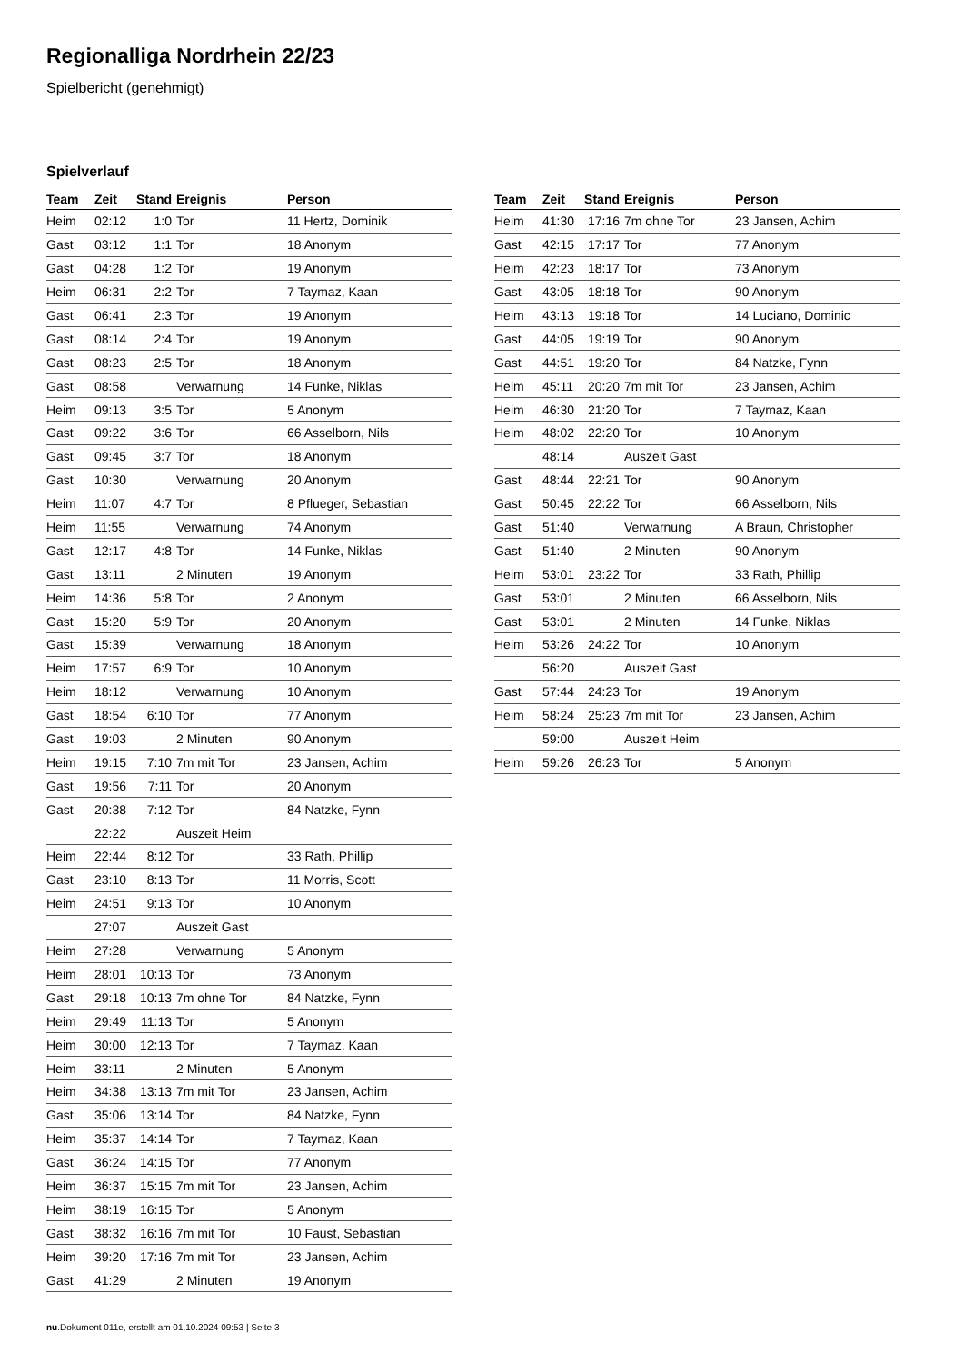Regionalliga Nordrhein 22/23
Spielbericht (genehmigt)
Spielverlauf
| Team | Zeit | Stand | Ereignis | Person |
| --- | --- | --- | --- | --- |
| Heim | 02:12 | 1:0 | Tor | 11 Hertz, Dominik |
| Gast | 03:12 | 1:1 | Tor | 18 Anonym |
| Gast | 04:28 | 1:2 | Tor | 19 Anonym |
| Heim | 06:31 | 2:2 | Tor | 7 Taymaz, Kaan |
| Gast | 06:41 | 2:3 | Tor | 19 Anonym |
| Gast | 08:14 | 2:4 | Tor | 19 Anonym |
| Gast | 08:23 | 2:5 | Tor | 18 Anonym |
| Gast | 08:58 | | Verwarnung | 14 Funke, Niklas |
| Heim | 09:13 | 3:5 | Tor | 5 Anonym |
| Gast | 09:22 | 3:6 | Tor | 66 Asselborn, Nils |
| Gast | 09:45 | 3:7 | Tor | 18 Anonym |
| Gast | 10:30 | | Verwarnung | 20 Anonym |
| Heim | 11:07 | 4:7 | Tor | 8 Pflueger, Sebastian |
| Heim | 11:55 | | Verwarnung | 74 Anonym |
| Gast | 12:17 | 4:8 | Tor | 14 Funke, Niklas |
| Gast | 13:11 | | 2 Minuten | 19 Anonym |
| Heim | 14:36 | 5:8 | Tor | 2 Anonym |
| Gast | 15:20 | 5:9 | Tor | 20 Anonym |
| Gast | 15:39 | | Verwarnung | 18 Anonym |
| Heim | 17:57 | 6:9 | Tor | 10 Anonym |
| Heim | 18:12 | | Verwarnung | 10 Anonym |
| Gast | 18:54 | 6:10 | Tor | 77 Anonym |
| Gast | 19:03 | | 2 Minuten | 90 Anonym |
| Heim | 19:15 | 7:10 | 7m mit Tor | 23 Jansen, Achim |
| Gast | 19:56 | 7:11 | Tor | 20 Anonym |
| Gast | 20:38 | 7:12 | Tor | 84 Natzke, Fynn |
| | 22:22 | | Auszeit Heim | |
| Heim | 22:44 | 8:12 | Tor | 33 Rath, Phillip |
| Gast | 23:10 | 8:13 | Tor | 11 Morris, Scott |
| Heim | 24:51 | 9:13 | Tor | 10 Anonym |
| | 27:07 | | Auszeit Gast | |
| Heim | 27:28 | | Verwarnung | 5 Anonym |
| Heim | 28:01 | 10:13 | Tor | 73 Anonym |
| Gast | 29:18 | 10:13 | 7m ohne Tor | 84 Natzke, Fynn |
| Heim | 29:49 | 11:13 | Tor | 5 Anonym |
| Heim | 30:00 | 12:13 | Tor | 7 Taymaz, Kaan |
| Heim | 33:11 | | 2 Minuten | 5 Anonym |
| Heim | 34:38 | 13:13 | 7m mit Tor | 23 Jansen, Achim |
| Gast | 35:06 | 13:14 | Tor | 84 Natzke, Fynn |
| Heim | 35:37 | 14:14 | Tor | 7 Taymaz, Kaan |
| Gast | 36:24 | 14:15 | Tor | 77 Anonym |
| Heim | 36:37 | 15:15 | 7m mit Tor | 23 Jansen, Achim |
| Heim | 38:19 | 16:15 | Tor | 5 Anonym |
| Gast | 38:32 | 16:16 | 7m mit Tor | 10 Faust, Sebastian |
| Heim | 39:20 | 17:16 | 7m mit Tor | 23 Jansen, Achim |
| Gast | 41:29 | | 2 Minuten | 19 Anonym |
| Team | Zeit | Stand | Ereignis | Person |
| --- | --- | --- | --- | --- |
| Heim | 41:30 | 17:16 | 7m ohne Tor | 23 Jansen, Achim |
| Gast | 42:15 | 17:17 | Tor | 77 Anonym |
| Heim | 42:23 | 18:17 | Tor | 73 Anonym |
| Gast | 43:05 | 18:18 | Tor | 90 Anonym |
| Heim | 43:13 | 19:18 | Tor | 14 Luciano, Dominic |
| Gast | 44:05 | 19:19 | Tor | 90 Anonym |
| Gast | 44:51 | 19:20 | Tor | 84 Natzke, Fynn |
| Heim | 45:11 | 20:20 | 7m mit Tor | 23 Jansen, Achim |
| Heim | 46:30 | 21:20 | Tor | 7 Taymaz, Kaan |
| Heim | 48:02 | 22:20 | Tor | 10 Anonym |
| | 48:14 | | Auszeit Gast | |
| Gast | 48:44 | 22:21 | Tor | 90 Anonym |
| Gast | 50:45 | 22:22 | Tor | 66 Asselborn, Nils |
| Gast | 51:40 | | Verwarnung | A Braun, Christopher |
| Gast | 51:40 | | 2 Minuten | 90 Anonym |
| Heim | 53:01 | 23:22 | Tor | 33 Rath, Phillip |
| Gast | 53:01 | | 2 Minuten | 66 Asselborn, Nils |
| Gast | 53:01 | | 2 Minuten | 14 Funke, Niklas |
| Heim | 53:26 | 24:22 | Tor | 10 Anonym |
| | 56:20 | | Auszeit Gast | |
| Gast | 57:44 | 24:23 | Tor | 19 Anonym |
| Heim | 58:24 | 25:23 | 7m mit Tor | 23 Jansen, Achim |
| | 59:00 | | Auszeit Heim | |
| Heim | 59:26 | 26:23 | Tor | 5 Anonym |
nu.Dokument 011e, erstellt am 01.10.2024 09:53 | Seite 3